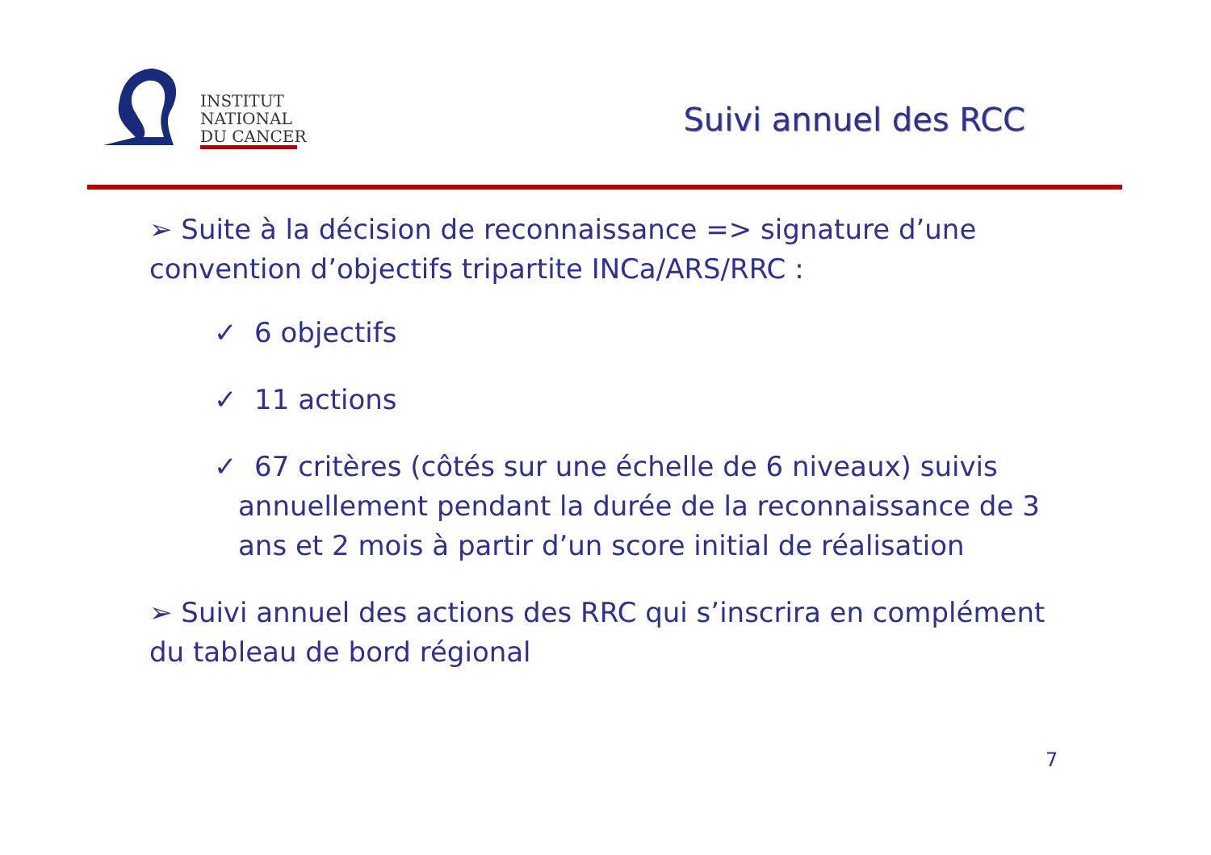INSTITUT
NATIONAL
DU CANCER
Suivi annuel des RCC
➢ Suite à la décision de reconnaissance => signature d’une convention d’objectifs tripartite INCa/ARS/RRC :
✓ 6 objectifs
✓ 11 actions
✓ 67 critères (côtés sur une échelle de 6 niveaux) suivis
annuellement pendant la durée de la reconnaissance de 3 ans et 2 mois à partir d’un score initial de réalisation
➢ Suivi annuel des actions des RRC qui s’inscrira en complément du tableau de bord régional
7